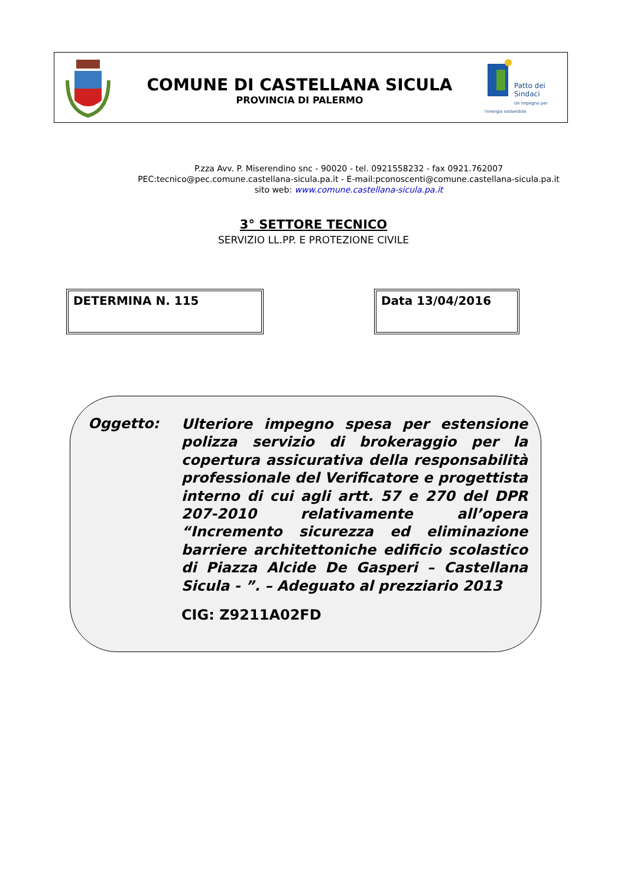COMUNE DI CASTELLANA SICULA
PROVINCIA DI PALERMO
Patto dei
Sindaci
Un impegno per l'energia sostenibile
P.zza Avv. P. Miserendino snc - 90020 - tel. 0921558232 - fax 0921.762007
PEC:tecnico@pec.comune.castellana-sicula.pa.it - E-mail:pconoscenti@comune.castellana-sicula.pa.it
sito web: www.comune.castellana-sicula.pa.it
3° SETTORE TECNICO
SERVIZIO LL.PP. E PROTEZIONE CIVILE
DETERMINA N. 115 Data 13/04/2016
Oggetto:
Ulteriore impegno spesa per estensione polizza servizio di brokeraggio per la copertura assicurativa della responsabilità professionale del Verificatore e progettista interno di cui agli artt. 57 e 270 del DPR 207-2010 relativamente all’opera “Incremento sicurezza ed eliminazione barriere architettoniche edificio scolastico di Piazza Alcide De Gasperi – Castellana Sicula - ”. – Adeguato al prezziario 2013
CIG: Z9211A02FD